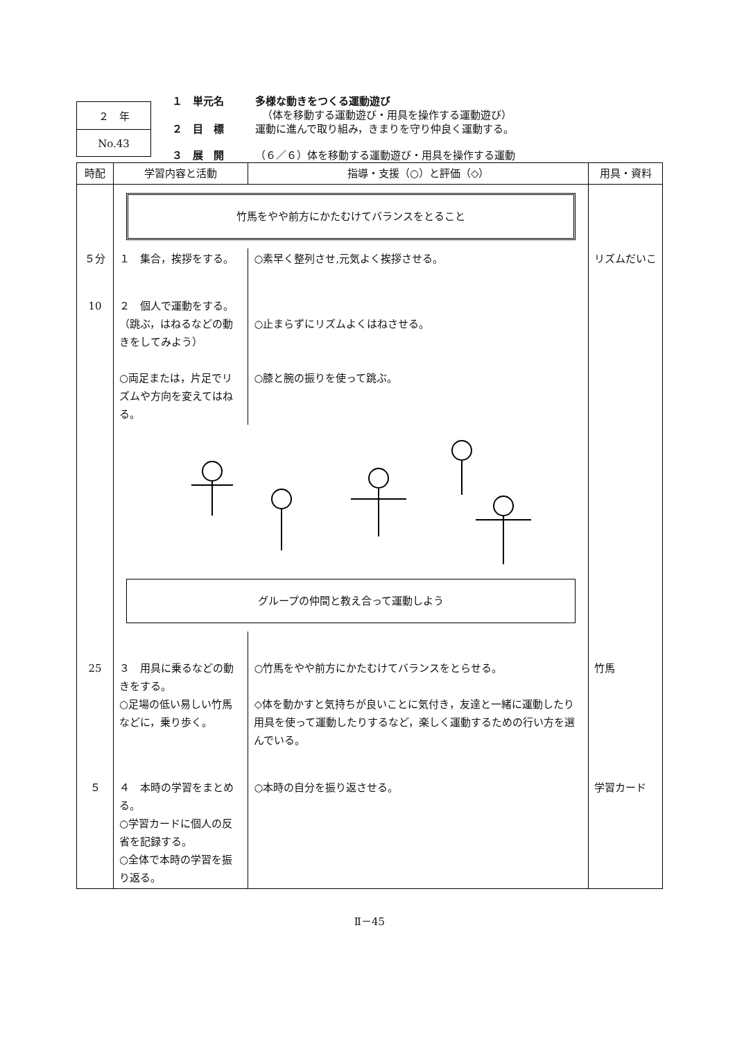２　年
No.43
１　単元名 多様な動きをつくる運動遊び
（体を移動する運動遊び・用具を操作する運動遊び）
２　目　標 運動に進んで取り組み，きまりを守り仲良く運動する。
３　展　開 （６／６）体を移動する運動遊び・用具を操作する運動
| 時配 | 学習内容と活動 | 指導・支援（○）と評価（◇） | 用具・資料 |
| --- | --- | --- | --- |
| | 竹馬をやや前方にかたむけてバランスをとること | | |
| ５分 | １ 集合，挨拶をする。 | ○素早く整列させ,元気よく挨拶させる。 | リズムだいこ |
| 10 | ２ 個人で運動をする。 （跳ぶ，はねるなどの動きをしてみよう） ○両足または，片足でリズムや方向を変えてはねる。 | ○止まらずにリズムよくはねさせる。 ○膝と腕の振りを使って跳ぶ。 | |
| | グループの仲間と教え合って運動しよう | | |
| 25 | ３ 用具に乗るなどの動きをする。 ○足場の低い易しい竹馬などに，乗り歩く。 | ○竹馬をやや前方にかたむけてバランスをとらせる。 ◇体を動かすと気持ちが良いことに気付き，友達と一緒に運動したり用具を使って運動したりするなど，楽しく運動するための行い方を選んでいる。 | 竹馬 |
| ５ | ４ 本時の学習をまとめる。 ○学習カードに個人の反省を記録する。 ○全体で本時の学習を振り返る。 | ○本時の自分を振り返させる。 | 学習カード |
Ⅱ－45